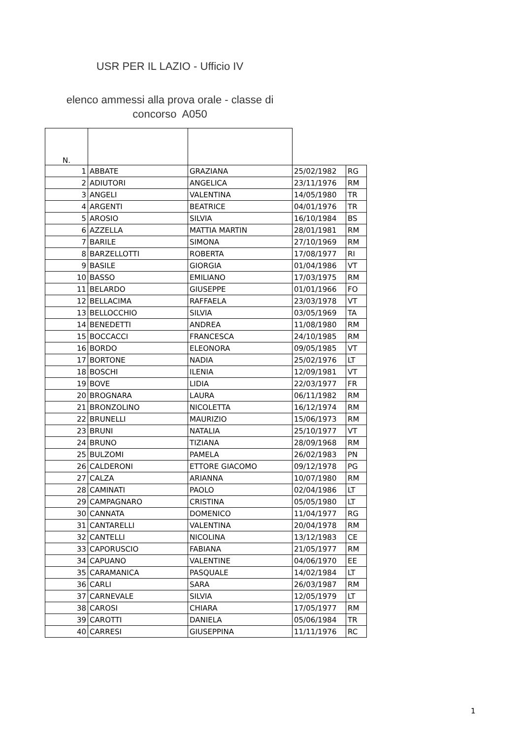USR PER IL LAZIO - Ufficio IV
elenco ammessi alla prova orale - classe di concorso A050
| N. | | | | |
| --- | --- | --- | --- | --- |
| 1 | ABBATE | GRAZIANA | 25/02/1982 | RG |
| 2 | ADIUTORI | ANGELICA | 23/11/1976 | RM |
| 3 | ANGELI | VALENTINA | 14/05/1980 | TR |
| 4 | ARGENTI | BEATRICE | 04/01/1976 | TR |
| 5 | AROSIO | SILVIA | 16/10/1984 | BS |
| 6 | AZZELLA | MATTIA MARTIN | 28/01/1981 | RM |
| 7 | BARILE | SIMONA | 27/10/1969 | RM |
| 8 | BARZELLOTTI | ROBERTA | 17/08/1977 | RI |
| 9 | BASILE | GIORGIA | 01/04/1986 | VT |
| 10 | BASSO | EMILIANO | 17/03/1975 | RM |
| 11 | BELARDO | GIUSEPPE | 01/01/1966 | FO |
| 12 | BELLACIMA | RAFFAELA | 23/03/1978 | VT |
| 13 | BELLOCCHIO | SILVIA | 03/05/1969 | TA |
| 14 | BENEDETTI | ANDREA | 11/08/1980 | RM |
| 15 | BOCCACCI | FRANCESCA | 24/10/1985 | RM |
| 16 | BORDO | ELEONORA | 09/05/1985 | VT |
| 17 | BORTONE | NADIA | 25/02/1976 | LT |
| 18 | BOSCHI | ILENIA | 12/09/1981 | VT |
| 19 | BOVE | LIDIA | 22/03/1977 | FR |
| 20 | BROGNARA | LAURA | 06/11/1982 | RM |
| 21 | BRONZOLINO | NICOLETTA | 16/12/1974 | RM |
| 22 | BRUNELLI | MAURIZIO | 15/06/1973 | RM |
| 23 | BRUNI | NATALIA | 25/10/1977 | VT |
| 24 | BRUNO | TIZIANA | 28/09/1968 | RM |
| 25 | BULZOMI | PAMELA | 26/02/1983 | PN |
| 26 | CALDERONI | ETTORE GIACOMO | 09/12/1978 | PG |
| 27 | CALZA | ARIANNA | 10/07/1980 | RM |
| 28 | CAMINATI | PAOLO | 02/04/1986 | LT |
| 29 | CAMPAGNARO | CRISTINA | 05/05/1980 | LT |
| 30 | CANNATA | DOMENICO | 11/04/1977 | RG |
| 31 | CANTARELLI | VALENTINA | 20/04/1978 | RM |
| 32 | CANTELLI | NICOLINA | 13/12/1983 | CE |
| 33 | CAPORUSCIO | FABIANA | 21/05/1977 | RM |
| 34 | CAPUANO | VALENTINE | 04/06/1970 | EE |
| 35 | CARAMANICA | PASQUALE | 14/02/1984 | LT |
| 36 | CARLI | SARA | 26/03/1987 | RM |
| 37 | CARNEVALE | SILVIA | 12/05/1979 | LT |
| 38 | CAROSI | CHIARA | 17/05/1977 | RM |
| 39 | CAROTTI | DANIELA | 05/06/1984 | TR |
| 40 | CARRESI | GIUSEPPINA | 11/11/1976 | RC |
1